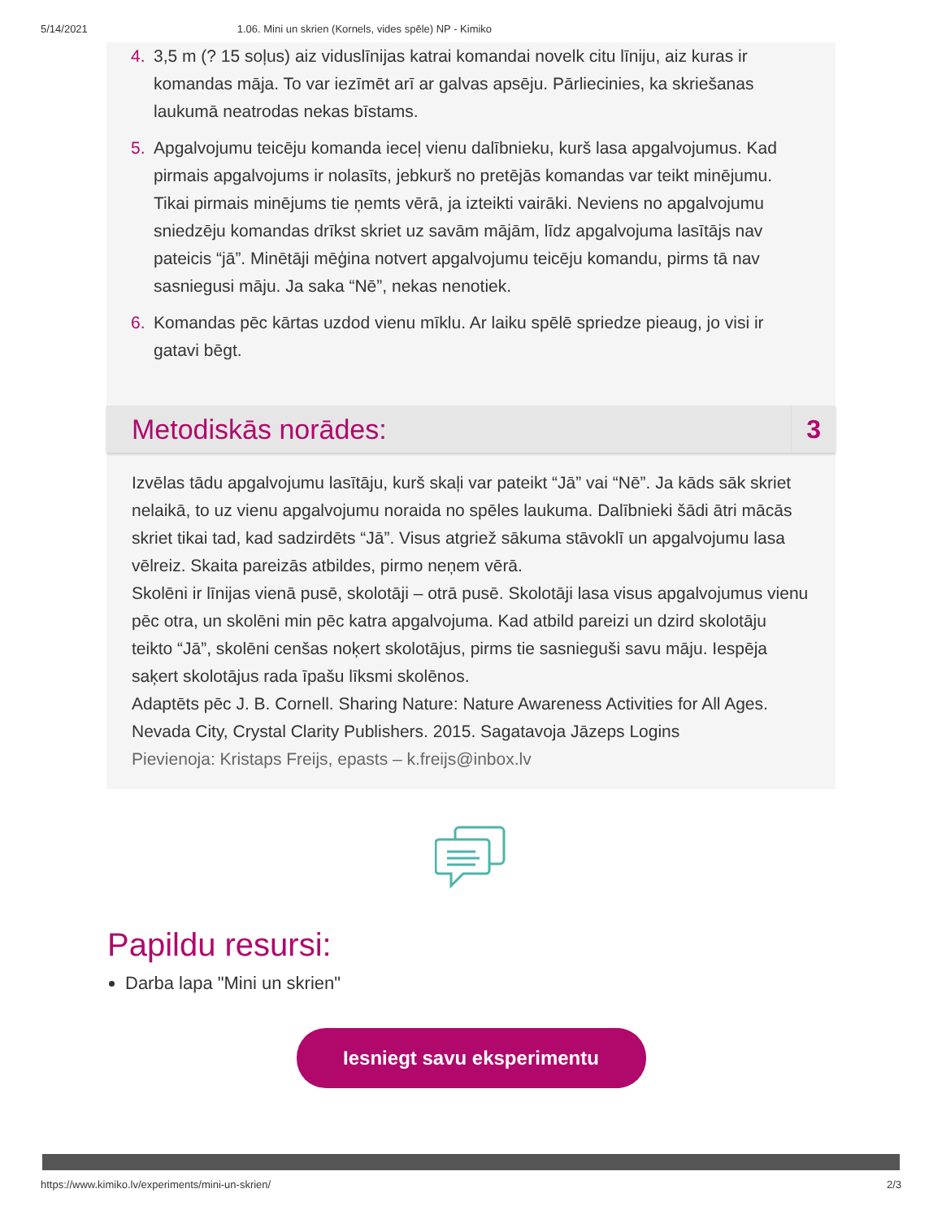5/14/2021 1.06. Mini un skrien (Kornels, vides spēle) NP - Kimiko
4. 3,5 m (? 15 soļus) aiz viduslīnijas katrai komandai novelk citu līniju, aiz kuras ir komandas māja. To var iezīmēt arī ar galvas apsēju. Pārliecinies, ka skriešanas laukumā neatrodas nekas bīstams.
5. Apgalvojumu teicēju komanda ieceļ vienu dalībnieku, kurš lasa apgalvojumus. Kad pirmais apgalvojums ir nolasīts, jebkurš no pretējās komandas var teikt minējumu. Tikai pirmais minējums tie ņemts vērā, ja izteikti vairāki. Neviens no apgalvojumu sniedzēju komandas drīkst skriet uz savām mājām, līdz apgalvojuma lasītājs nav pateicis “jā”. Minētāji mēģina notvert apgalvojumu teicēju komandu, pirms tā nav sasniegusi māju. Ja saka “Nē”, nekas nenotiek.
6. Komandas pēc kārtas uzdod vienu mīklu. Ar laiku spēlē spriedze pieaug, jo visi ir gatavi bēgt.
Metodiskās norādes:
3
Izvēlas tādu apgalvojumu lasītāju, kurš skaļi var pateikt “Jā” vai “Nē”. Ja kāds sāk skriet nelaikā, to uz vienu apgalvojumu noraida no spēles laukuma. Dalībnieki šādi ātri mācās skriet tikai tad, kad sadzirdēts “Jā”. Visus atgriež sākuma stāvoklī un apgalvojumu lasa vēlreiz. Skaita pareizās atbildes, pirmo neņem vērā.
Skolēni ir līnijas vienā pusē, skolotāji – otrā pusē. Skolotāji lasa visus apgalvojumus vienu pēc otra, un skolēni min pēc katra apgalvojuma. Kad atbild pareizi un dzird skolotāju teikto “Jā”, skolēni cenšas noķert skolotājus, pirms tie sasnieguši savu māju. Iespēja saķert skolotājus rada īpašu līksmi skolēnos.
Adaptēts pēc J. B. Cornell. Sharing Nature: Nature Awareness Activities for All Ages. Nevada City, Crystal Clarity Publishers. 2015. Sagatavoja Jāzeps Logins
Pievienoja: Kristaps Freijs, epasts – k.freijs@inbox.lv
Papildu resursi:
Darba lapa "Mini un skrien"
Iesniegt savu eksperimentu
https://www.kimiko.lv/experiments/mini-un-skrien/ 2/3